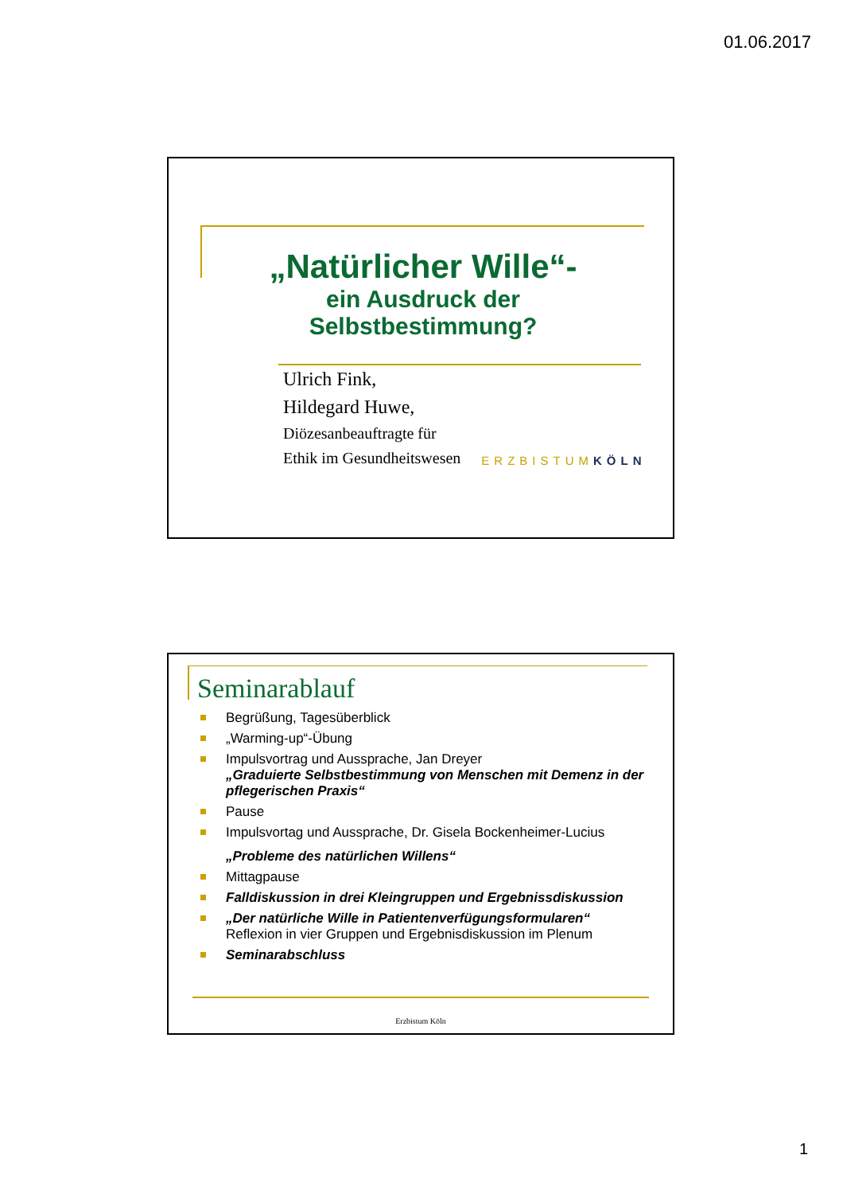01.06.2017
„Natürlicher Wille“-
ein Ausdruck der Selbstbestimmung?
Ulrich Fink,
Hildegard Huwe,
Diözesanbeauftragte für
Ethik im Gesundheitswesen
ERZBISTUMKÖLN
Seminarablauf
Begrüßung, Tagesüberblick
„Warming-up“-Übung
Impulsvortrag und Aussprache, Jan Dreyer
„Graduierte Selbstbestimmung von Menschen mit Demenz in der pflegerischen Praxis“
Pause
Impulsvortag und Aussprache, Dr. Gisela Bockenheimer-Lucius
„Probleme des natürlichen Willens“
Mittagpause
Falldiskussion in drei Kleingruppen und Ergebnissdiskussion
„Der natürliche Wille in Patientenverfügungsformularen“
Reflexion in vier Gruppen und Ergebnisdiskussion im Plenum
Seminarabschluss
Erzbistum Köln
1